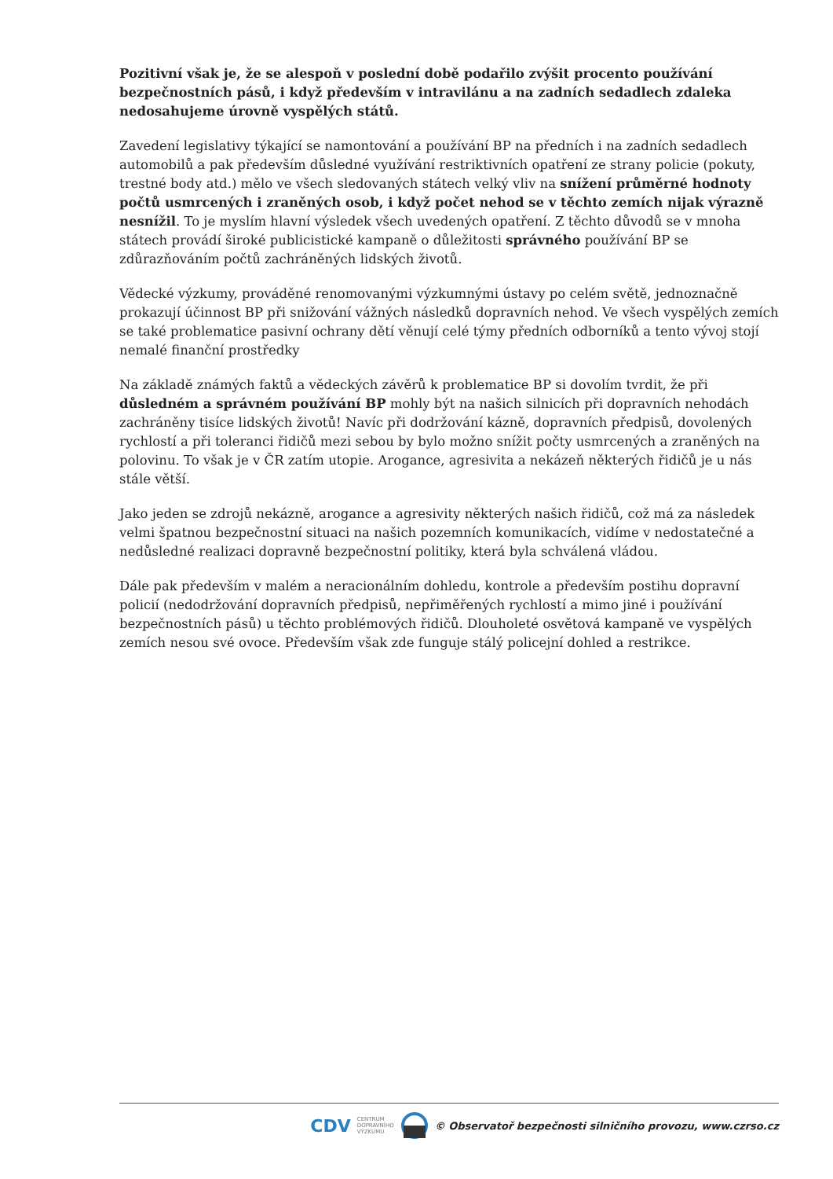Pozitivní však je, že se alespoň v poslední době podařilo zvýšit procento používání bezpečnostních pásů, i když především v intravilánu a na zadních sedadlech zdaleka nedosahujeme úrovně vyspělých států.
Zavedení legislativy týkající se namontování a používání BP na předních i na zadních sedadlech automobilů a pak především důsledné využívání restriktivních opatření ze strany policie (pokuty, trestné body atd.) mělo ve všech sledovaných státech velký vliv na snížení průměrné hodnoty počtů usmrcených i zraněných osob, i když počet nehod se v těchto zemích nijak výrazně nesnížil. To je myslím hlavní výsledek všech uvedených opatření. Z těchto důvodů se v mnoha státech provádí široké publicistické kampaně o důležitosti správného používání BP se zdůrazňováním počtů zachráněných lidských životů.
Vědecké výzkumy, prováděné renomovanými výzkumnými ústavy po celém světě, jednoznačně prokazují účinnost BP při snižování vážných následků dopravních nehod. Ve všech vyspělých zemích se také problematice pasivní ochrany dětí věnují celé týmy předních odborníků a tento vývoj stojí nemalé finanční prostředky
Na základě známých faktů a vědeckých závěrů k problematice BP si dovolím tvrdit, že při důsledném a správném používání BP mohly být na našich silnicích při dopravních nehodách zachráněny tisíce lidských životů! Navíc při dodržování kázně, dopravních předpisů, dovolených rychlostí a při toleranci řidičů mezi sebou by bylo možno snížit počty usmrcených a zraněných na polovinu. To však je v ČR zatím utopie. Arogance, agresivita a nekázeň některých řidičů je u nás stále větší.
Jako jeden se zdrojů nekázně, arogance a agresivity některých našich řidičů, což má za následek velmi špatnou bezpečnostní situaci na našich pozemních komunikacích, vidíme v nedostatečné a nedůsledné realizaci dopravně bezpečnostní politiky, která byla schválená vládou.
Dále pak především v malém a neracionálním dohledu, kontrole a především postihu dopravní policií (nedodržování dopravních předpisů, nepřiměřených rychlostí a mimo jiné i používání bezpečnostních pásů) u těchto problémových řidičů. Dlouholeté osvětová kampaně ve vyspělých zemích nesou své ovoce. Především však zde funguje stálý policejní dohled a restrikce.
CDV CENTRUM
DOPRAVNÍHO
VÝZKUMU © Observatoř bezpečnosti silničního provozu, www.czrso.cz